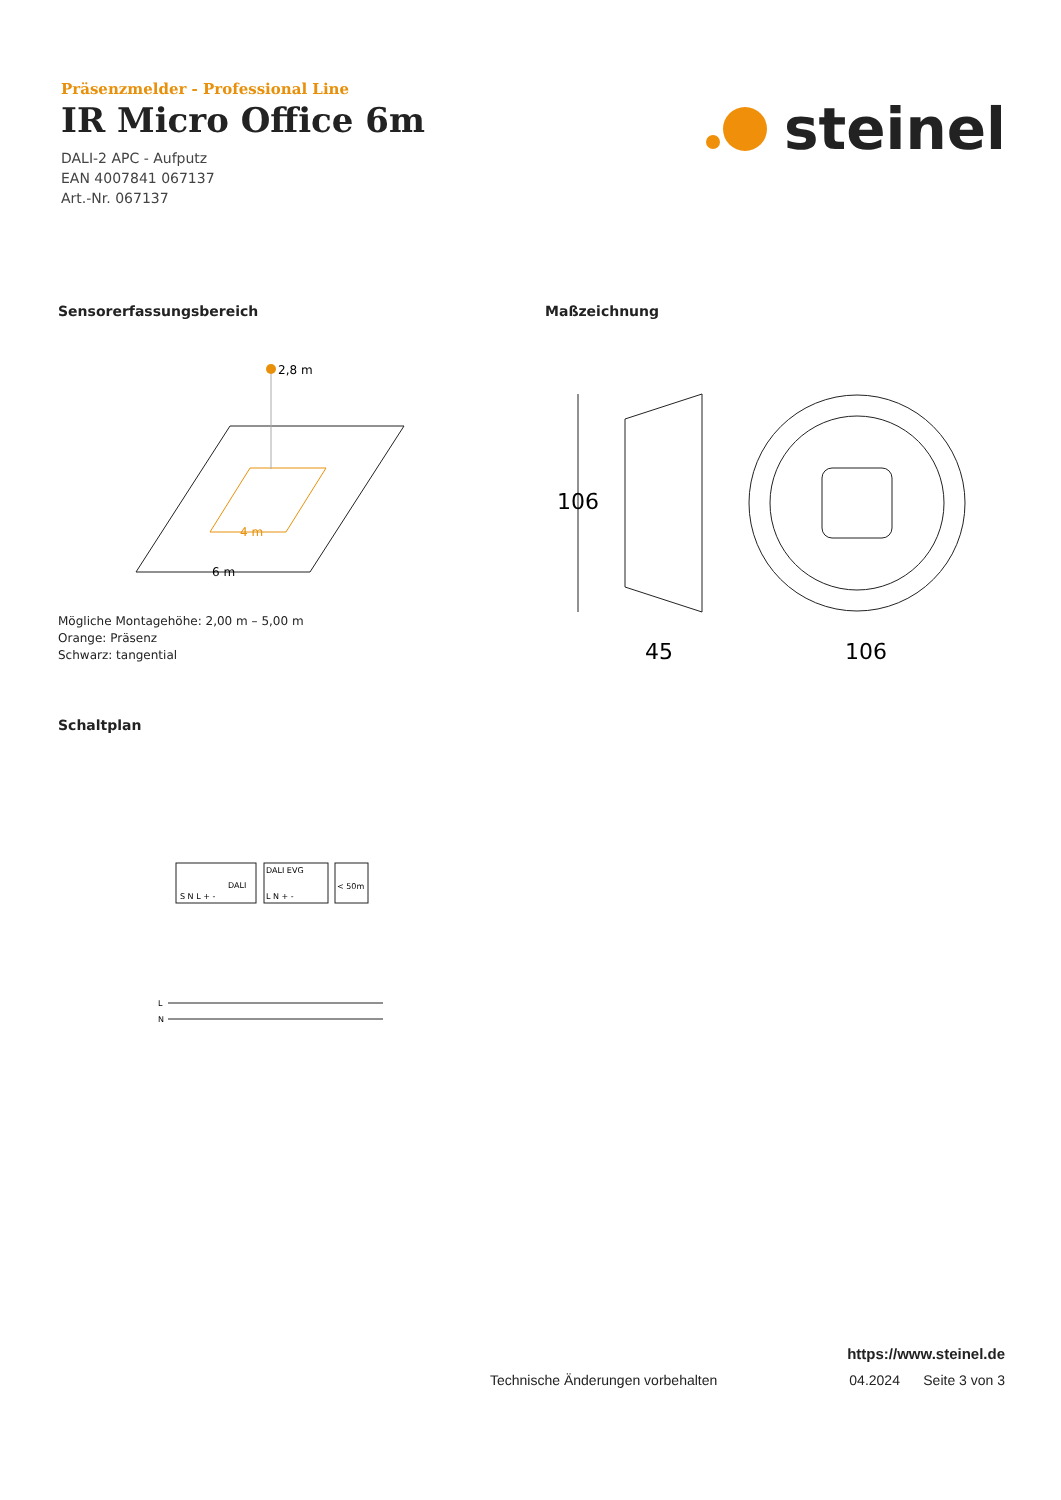Präsenzmelder - Professional Line
IR Micro Office 6m
DALI-2 APC - Aufputz
EAN 4007841 067137
Art.-Nr. 067137
steinel
Sensorerfassungsbereich
2,8 m
4 m
6 m
Mögliche Montagehöhe: 2,00 m – 5,00 m
Orange: Präsenz
Schwarz: tangential
Maßzeichnung
106
45
106
Schaltplan
DALI
S N L + -
DALI EVG
L N + -
< 50m
L
N
https://www.steinel.de
Technische Änderungen vorbehalten 04.2024 Seite 3 von 3